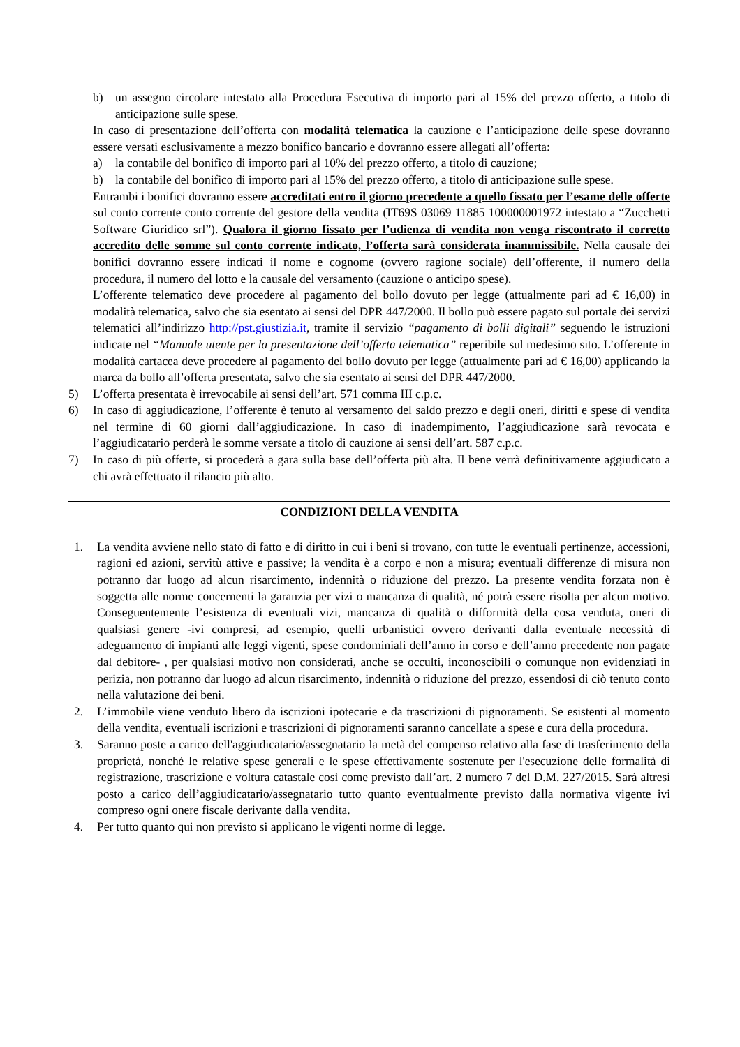b) un assegno circolare intestato alla Procedura Esecutiva di importo pari al 15% del prezzo offerto, a titolo di anticipazione sulle spese.
In caso di presentazione dell’offerta con modalità telematica la cauzione e l’anticipazione delle spese dovranno essere versati esclusivamente a mezzo bonifico bancario e dovranno essere allegati all’offerta:
a) la contabile del bonifico di importo pari al 10% del prezzo offerto, a titolo di cauzione;
b) la contabile del bonifico di importo pari al 15% del prezzo offerto, a titolo di anticipazione sulle spese.
Entrambi i bonifici dovranno essere accreditati entro il giorno precedente a quello fissato per l’esame delle offerte sul conto corrente conto corrente del gestore della vendita (IT69S 03069 11885 100000001972 intestato a “Zucchetti Software Giuridico srl”). Qualora il giorno fissato per l’udienza di vendita non venga riscontrato il corretto accredito delle somme sul conto corrente indicato, l’offerta sarà considerata inammissibile. Nella causale dei bonifici dovranno essere indicati il nome e cognome (ovvero ragione sociale) dell’offerente, il numero della procedura, il numero del lotto e la causale del versamento (cauzione o anticipo spese).
L’offerente telematico deve procedere al pagamento del bollo dovuto per legge (attualmente pari ad € 16,00) in modalità telematica, salvo che sia esentato ai sensi del DPR 447/2000. Il bollo può essere pagato sul portale dei servizi telematici all’indirizzo http://pst.giustizia.it, tramite il servizio “pagamento di bolli digitali” seguendo le istruzioni indicate nel “Manuale utente per la presentazione dell’offerta telematica” reperibile sul medesimo sito. L’offerente in modalità cartacea deve procedere al pagamento del bollo dovuto per legge (attualmente pari ad € 16,00) applicando la marca da bollo all’offerta presentata, salvo che sia esentato ai sensi del DPR 447/2000.
5) L’offerta presentata è irrevocabile ai sensi dell’art. 571 comma III c.p.c.
6) In caso di aggiudicazione, l’offerente è tenuto al versamento del saldo prezzo e degli oneri, diritti e spese di vendita nel termine di 60 giorni dall’aggiudicazione. In caso di inadempimento, l’aggiudicazione sarà revocata e l’aggiudicatario perderà le somme versate a titolo di cauzione ai sensi dell’art. 587 c.p.c.
7) In caso di più offerte, si procederà a gara sulla base dell’offerta più alta. Il bene verrà definitivamente aggiudicato a chi avrà effettuato il rilancio più alto.
CONDIZIONI DELLA VENDITA
1. La vendita avviene nello stato di fatto e di diritto in cui i beni si trovano, con tutte le eventuali pertinenze, accessioni, ragioni ed azioni, servitù attive e passive; la vendita è a corpo e non a misura; eventuali differenze di misura non potranno dar luogo ad alcun risarcimento, indennità o riduzione del prezzo. La presente vendita forzata non è soggetta alle norme concernenti la garanzia per vizi o mancanza di qualità, né potrà essere risolta per alcun motivo. Conseguentemente l’esistenza di eventuali vizi, mancanza di qualità o difformità della cosa venduta, oneri di qualsiasi genere -ivi compresi, ad esempio, quelli urbanistici ovvero derivanti dalla eventuale necessità di adeguamento di impianti alle leggi vigenti, spese condominiali dell’anno in corso e dell’anno precedente non pagate dal debitore- , per qualsiasi motivo non considerati, anche se occulti, inconoscibili o comunque non evidenziati in perizia, non potranno dar luogo ad alcun risarcimento, indennità o riduzione del prezzo, essendosi di ciò tenuto conto nella valutazione dei beni.
2. L’immobile viene venduto libero da iscrizioni ipotecarie e da trascrizioni di pignoramenti. Se esistenti al momento della vendita, eventuali iscrizioni e trascrizioni di pignoramenti saranno cancellate a spese e cura della procedura.
3. Saranno poste a carico dell'aggiudicatario/assegnatario la metà del compenso relativo alla fase di trasferimento della proprietà, nonché le relative spese generali e le spese effettivamente sostenute per l'esecuzione delle formalità di registrazione, trascrizione e voltura catastale così come previsto dall’art. 2 numero 7 del D.M. 227/2015. Sarà altresì posto a carico dell’aggiudicatario/assegnatario tutto quanto eventualmente previsto dalla normativa vigente ivi compreso ogni onere fiscale derivante dalla vendita.
4. Per tutto quanto qui non previsto si applicano le vigenti norme di legge.